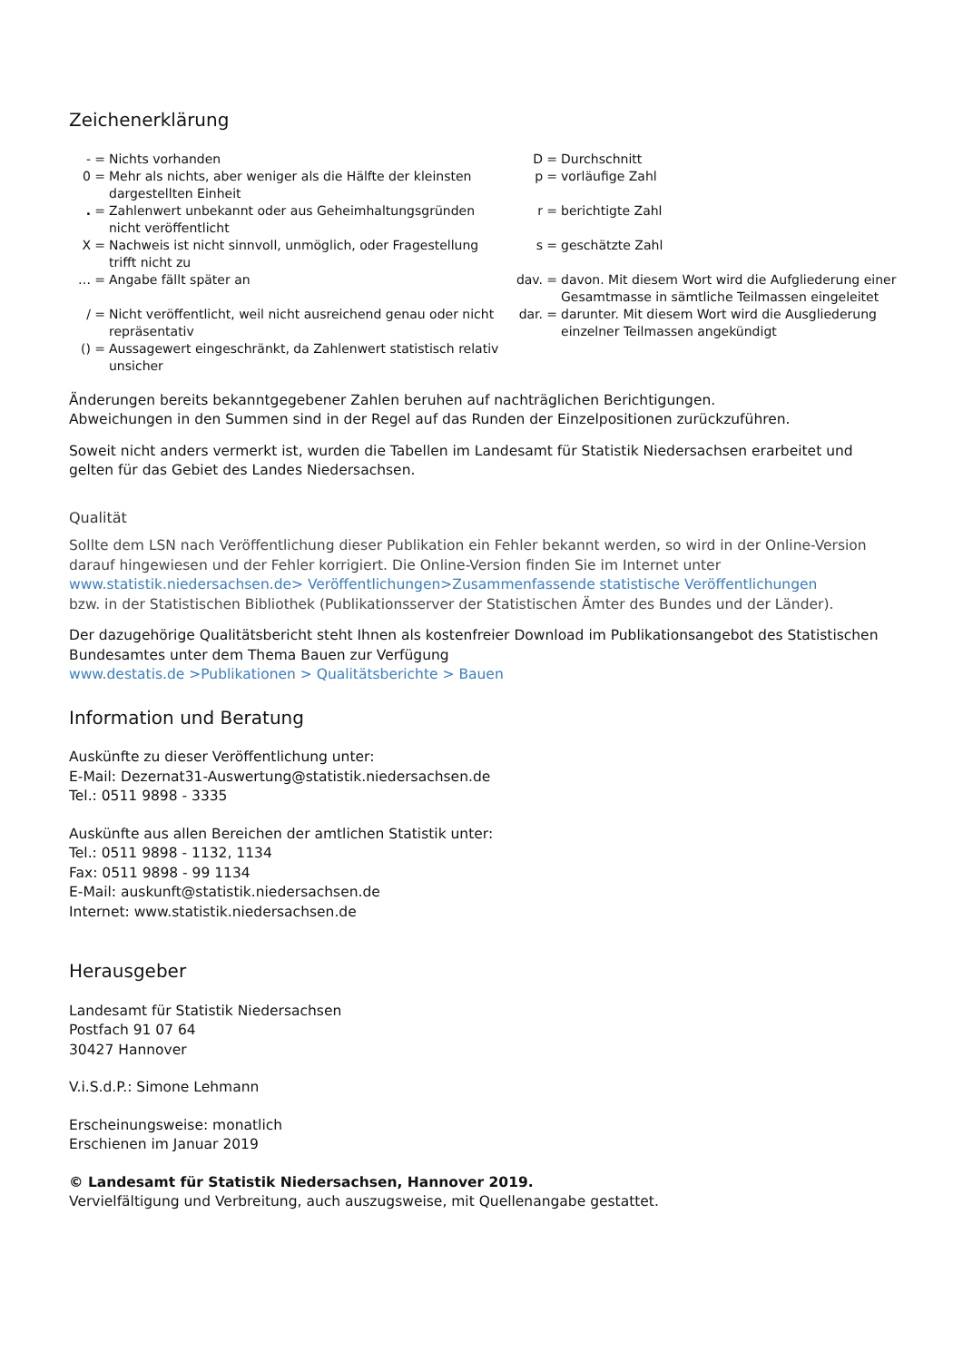Zeichenerklärung
- = Nichts vorhanden
0 = Mehr als nichts, aber weniger als die Hälfte der kleinsten dargestellten Einheit
. = Zahlenwert unbekannt oder aus Geheimhaltungsgründen nicht veröffentlicht
X = Nachweis ist nicht sinnvoll, unmöglich, oder Fragestellung trifft nicht zu
… = Angabe fällt später an
/ = Nicht veröffentlicht, weil nicht ausreichend genau oder nicht repräsentativ
() = Aussagewert eingeschränkt, da Zahlenwert statistisch relativ unsicher
D = Durchschnitt
p = vorläufige Zahl
r = berichtigte Zahl
s = geschätzte Zahl
dav. = davon. Mit diesem Wort wird die Aufgliederung einer Gesamtmasse in sämtliche Teilmassen eingeleitet
dar. = darunter. Mit diesem Wort wird die Ausgliederung einzelner Teilmassen angekündigt
Änderungen bereits bekanntgegebener Zahlen beruhen auf nachträglichen Berichtigungen.
Abweichungen in den Summen sind in der Regel auf das Runden der Einzelpositionen zurückzuführen.
Soweit nicht anders vermerkt ist, wurden die Tabellen im Landesamt für Statistik Niedersachsen erarbeitet und gelten für das Gebiet des Landes Niedersachsen.
Qualität
Sollte dem LSN nach Veröffentlichung dieser Publikation ein Fehler bekannt werden, so wird in der Online-Version darauf hingewiesen und der Fehler korrigiert. Die Online-Version finden Sie im Internet unter
www.statistik.niedersachsen.de> Veröffentlichungen>Zusammenfassende statistische Veröffentlichungen
bzw. in der Statistischen Bibliothek (Publikationsserver der Statistischen Ämter des Bundes und der Länder).
Der dazugehörige Qualitätsbericht steht Ihnen als kostenfreier Download im Publikationsangebot des Statistischen Bundesamtes unter dem Thema Bauen zur Verfügung
www.destatis.de >Publikationen > Qualitätsberichte > Bauen
Information und Beratung
Auskünfte zu dieser Veröffentlichung unter:
E-Mail: Dezernat31-Auswertung@statistik.niedersachsen.de
Tel.: 0511 9898 - 3335
Auskünfte aus allen Bereichen der amtlichen Statistik unter:
Tel.: 0511 9898 - 1132, 1134
Fax: 0511 9898 - 99 1134
E-Mail: auskunft@statistik.niedersachsen.de
Internet: www.statistik.niedersachsen.de
Herausgeber
Landesamt für Statistik Niedersachsen
Postfach 91 07 64
30427 Hannover
V.i.S.d.P.: Simone Lehmann
Erscheinungsweise: monatlich
Erschienen im Januar 2019
© Landesamt für Statistik Niedersachsen, Hannover 2019.
Vervielfältigung und Verbreitung, auch auszugsweise, mit Quellenangabe gestattet.